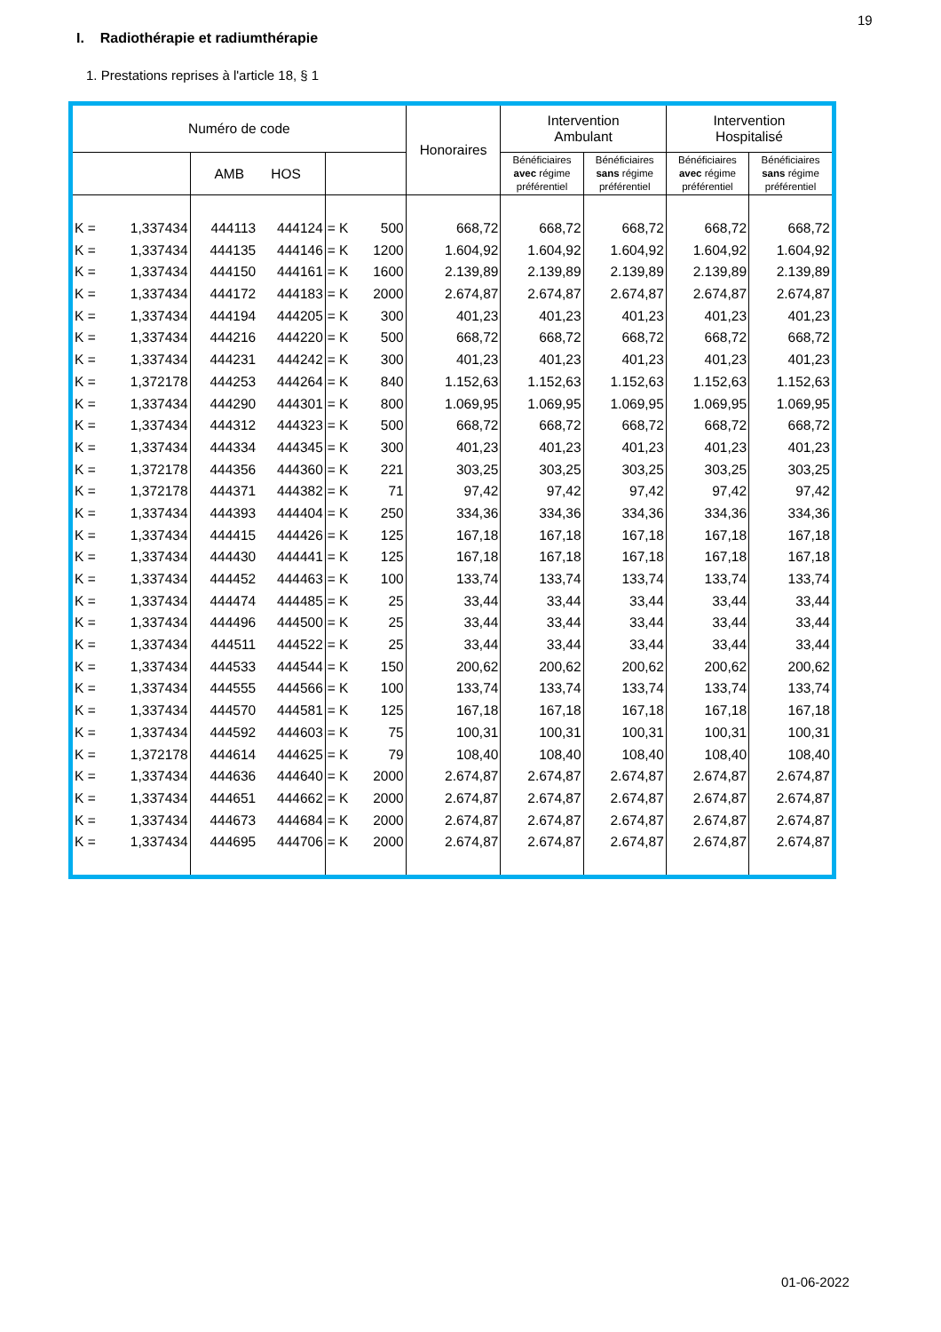19
I. Radiothérapie et radiumthérapie
1. Prestations reprises à l'article 18, § 1
| Numéro de code | | | | | | Honoraires | Intervention Ambulant | | Intervention Hospitalisé | |
| --- | --- | --- | --- | --- | --- | --- | --- | --- | --- | --- |
| | | AMB HOS | | | | | Bénéficiaires avec régime préférentiel | Bénéficiaires sans régime préférentiel | Bénéficiaires avec régime préférentiel | Bénéficiaires sans régime préférentiel |
| K = | 1,337434 | 444113 | 444124 | = K | 500 | 668,72 | 668,72 | 668,72 | 668,72 | 668,72 |
| K = | 1,337434 | 444135 | 444146 | = K | 1200 | 1.604,92 | 1.604,92 | 1.604,92 | 1.604,92 | 1.604,92 |
| K = | 1,337434 | 444150 | 444161 | = K | 1600 | 2.139,89 | 2.139,89 | 2.139,89 | 2.139,89 | 2.139,89 |
| K = | 1,337434 | 444172 | 444183 | = K | 2000 | 2.674,87 | 2.674,87 | 2.674,87 | 2.674,87 | 2.674,87 |
| K = | 1,337434 | 444194 | 444205 | = K | 300 | 401,23 | 401,23 | 401,23 | 401,23 | 401,23 |
| K = | 1,337434 | 444216 | 444220 | = K | 500 | 668,72 | 668,72 | 668,72 | 668,72 | 668,72 |
| K = | 1,337434 | 444231 | 444242 | = K | 300 | 401,23 | 401,23 | 401,23 | 401,23 | 401,23 |
| K = | 1,372178 | 444253 | 444264 | = K | 840 | 1.152,63 | 1.152,63 | 1.152,63 | 1.152,63 | 1.152,63 |
| K = | 1,337434 | 444290 | 444301 | = K | 800 | 1.069,95 | 1.069,95 | 1.069,95 | 1.069,95 | 1.069,95 |
| K = | 1,337434 | 444312 | 444323 | = K | 500 | 668,72 | 668,72 | 668,72 | 668,72 | 668,72 |
| K = | 1,337434 | 444334 | 444345 | = K | 300 | 401,23 | 401,23 | 401,23 | 401,23 | 401,23 |
| K = | 1,372178 | 444356 | 444360 | = K | 221 | 303,25 | 303,25 | 303,25 | 303,25 | 303,25 |
| K = | 1,372178 | 444371 | 444382 | = K | 71 | 97,42 | 97,42 | 97,42 | 97,42 | 97,42 |
| K = | 1,337434 | 444393 | 444404 | = K | 250 | 334,36 | 334,36 | 334,36 | 334,36 | 334,36 |
| K = | 1,337434 | 444415 | 444426 | = K | 125 | 167,18 | 167,18 | 167,18 | 167,18 | 167,18 |
| K = | 1,337434 | 444430 | 444441 | = K | 125 | 167,18 | 167,18 | 167,18 | 167,18 | 167,18 |
| K = | 1,337434 | 444452 | 444463 | = K | 100 | 133,74 | 133,74 | 133,74 | 133,74 | 133,74 |
| K = | 1,337434 | 444474 | 444485 | = K | 25 | 33,44 | 33,44 | 33,44 | 33,44 | 33,44 |
| K = | 1,337434 | 444496 | 444500 | = K | 25 | 33,44 | 33,44 | 33,44 | 33,44 | 33,44 |
| K = | 1,337434 | 444511 | 444522 | = K | 25 | 33,44 | 33,44 | 33,44 | 33,44 | 33,44 |
| K = | 1,337434 | 444533 | 444544 | = K | 150 | 200,62 | 200,62 | 200,62 | 200,62 | 200,62 |
| K = | 1,337434 | 444555 | 444566 | = K | 100 | 133,74 | 133,74 | 133,74 | 133,74 | 133,74 |
| K = | 1,337434 | 444570 | 444581 | = K | 125 | 167,18 | 167,18 | 167,18 | 167,18 | 167,18 |
| K = | 1,337434 | 444592 | 444603 | = K | 75 | 100,31 | 100,31 | 100,31 | 100,31 | 100,31 |
| K = | 1,372178 | 444614 | 444625 | = K | 79 | 108,40 | 108,40 | 108,40 | 108,40 | 108,40 |
| K = | 1,337434 | 444636 | 444640 | = K | 2000 | 2.674,87 | 2.674,87 | 2.674,87 | 2.674,87 | 2.674,87 |
| K = | 1,337434 | 444651 | 444662 | = K | 2000 | 2.674,87 | 2.674,87 | 2.674,87 | 2.674,87 | 2.674,87 |
| K = | 1,337434 | 444673 | 444684 | = K | 2000 | 2.674,87 | 2.674,87 | 2.674,87 | 2.674,87 | 2.674,87 |
| K = | 1,337434 | 444695 | 444706 | = K | 2000 | 2.674,87 | 2.674,87 | 2.674,87 | 2.674,87 | 2.674,87 |
01-06-2022